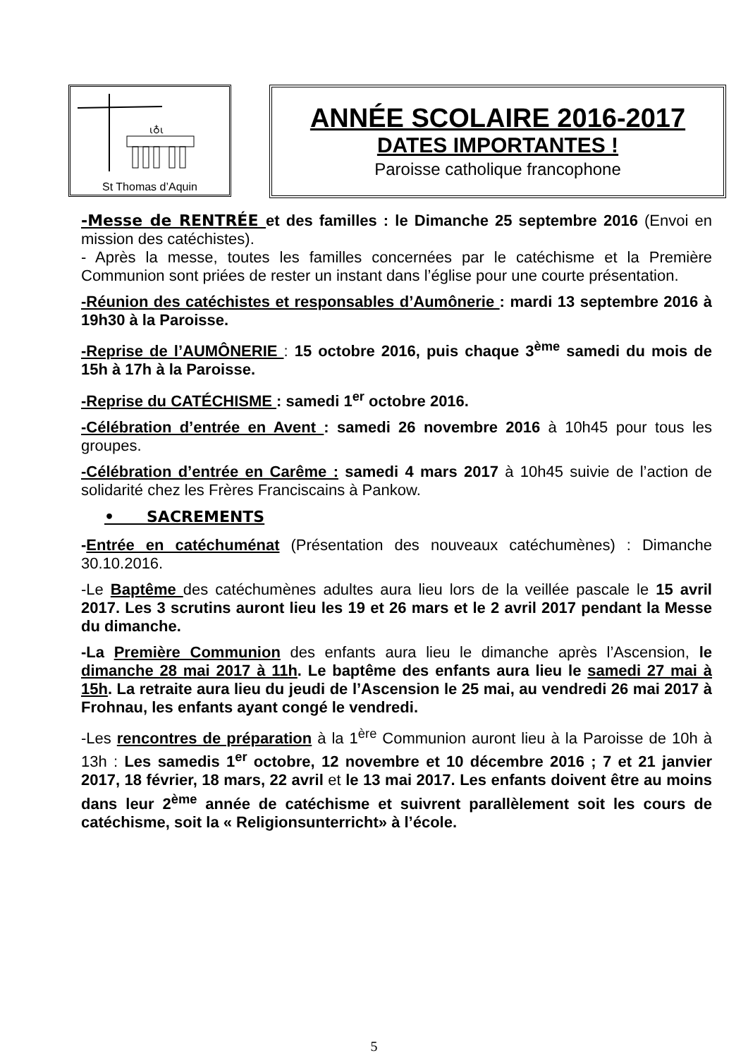ι♁ι
St Thomas d’Aquin
ANNÉE SCOLAIRE 2016-2017
DATES IMPORTANTES !
Paroisse catholique francophone
-Messe de RENTRÉE et des familles : le Dimanche 25 septembre 2016 (Envoi en mission des catéchistes).
- Après la messe, toutes les familles concernées par le catéchisme et la Première Communion sont priées de rester un instant dans l’église pour une courte présentation.
-Réunion des catéchistes et responsables d’Aumônerie : mardi 13 septembre 2016 à 19h30 à la Paroisse.
-Reprise de l’AUMÔNERIE : 15 octobre 2016, puis chaque 3<sup>ème</sup> samedi du mois de 15h à 17h à la Paroisse.
-Reprise du CATÉCHISME : samedi 1<sup>er</sup> octobre 2016.
-Célébration d’entrée en Avent : samedi 26 novembre 2016 à 10h45 pour tous les groupes.
-Célébration d’entrée en Carême : samedi 4 mars 2017 à 10h45 suivie de l’action de solidarité chez les Frères Franciscains à Pankow.
• SACREMENTS
-Entrée en catéchuménat (Présentation des nouveaux catéchumènes) : Dimanche 30.10.2016.
-Le Baptême des catéchumènes adultes aura lieu lors de la veillée pascale le 15 avril 2017. Les 3 scrutins auront lieu les 19 et 26 mars et le 2 avril 2017 pendant la Messe du dimanche.
-La Première Communion des enfants aura lieu le dimanche après l’Ascension, le dimanche 28 mai 2017 à 11h. Le baptême des enfants aura lieu le samedi 27 mai à 15h. La retraite aura lieu du jeudi de l’Ascension le 25 mai, au vendredi 26 mai 2017 à Frohnau, les enfants ayant congé le vendredi.
-Les rencontres de préparation à la 1<sup>ère</sup> Communion auront lieu à la Paroisse de 10h à 13h : Les samedis 1<sup>er</sup> octobre, 12 novembre et 10 décembre 2016 ; 7 et 21 janvier 2017, 18 février, 18 mars, 22 avril et le 13 mai 2017. Les enfants doivent être au moins dans leur 2<sup>ème</sup> année de catéchisme et suivrent parallèlement soit les cours de catéchisme, soit la « Religionsunterricht» à l’école.
5